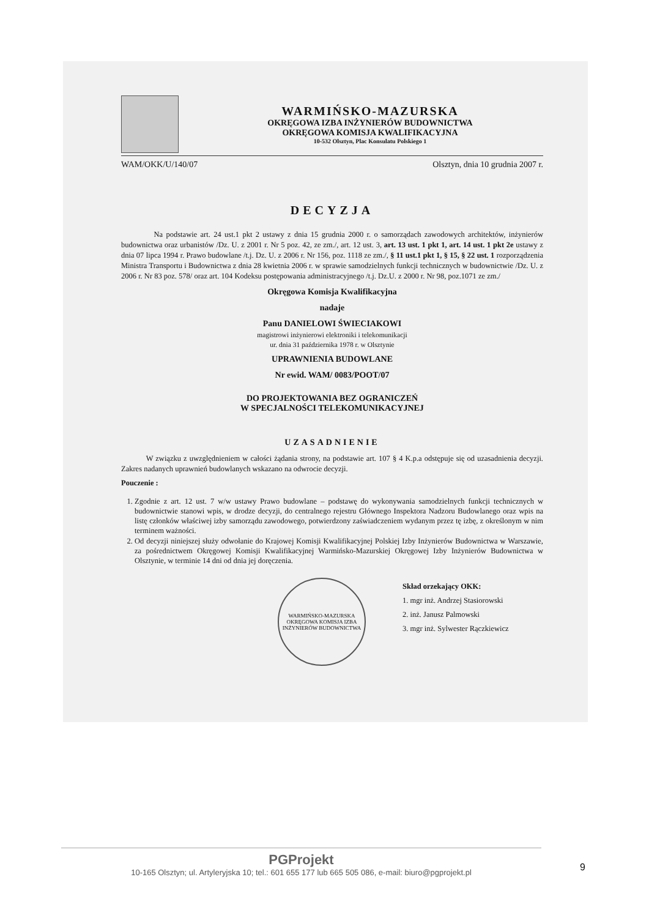WARMIŃSKO-MAZURSKA
OKRĘGOWA IZBA INŻYNIERÓW BUDOWNICTWA
OKRĘGOWA KOMISJA KWALIFIKACYJNA
10-532 Olsztyn, Plac Konsulatu Polskiego 1
WAM/OKK/U/140/07 Olsztyn, dnia 10 grudnia 2007 r.
DECYZJA
Na podstawie art. 24 ust.1 pkt 2 ustawy z dnia 15 grudnia 2000 r. o samorządach zawodowych architektów, inżynierów budownictwa oraz urbanistów /Dz. U. z 2001 r. Nr 5 poz. 42, ze zm./, art. 12 ust. 3, art. 13 ust. 1 pkt 1, art. 14 ust. 1 pkt 2e ustawy z dnia 07 lipca 1994 r. Prawo budowlane /t.j. Dz. U. z 2006 r. Nr 156, poz. 1118 ze zm./, § 11 ust.1 pkt 1, § 15, § 22 ust. 1 rozporządzenia Ministra Transportu i Budownictwa z dnia 28 kwietnia 2006 r. w sprawie samodzielnych funkcji technicznych w budownictwie /Dz. U. z 2006 r. Nr 83 poz. 578/ oraz art. 104 Kodeksu postępowania administracyjnego /t.j. Dz.U. z 2000 r. Nr 98, poz.1071 ze zm./
Okręgowa Komisja Kwalifikacyjna
nadaje
Panu DANIELOWI ŚWIECIAKOWI
magistrowi inżynierowi elektroniki i telekomunikacji
ur. dnia 31 października 1978 r. w Olsztynie
UPRAWNIENIA BUDOWLANE
Nr ewid. WAM/ 0083/POOT/07
DO PROJEKTOWANIA BEZ OGRANICZEŃ
W SPECJALNOŚCI TELEKOMUNIKACYJNEJ
UZASADNIENIE
W związku z uwzględnieniem w całości żądania strony, na podstawie art. 107 § 4 K.p.a odstępuje się od uzasadnienia decyzji. Zakres nadanych uprawnień budowlanych wskazano na odwrocie decyzji.
Pouczenie :
1. Zgodnie z art. 12 ust. 7 w/w ustawy Prawo budowlane – podstawę do wykonywania samodzielnych funkcji technicznych w budownictwie stanowi wpis, w drodze decyzji, do centralnego rejestru Głównego Inspektora Nadzoru Budowlanego oraz wpis na listę członków właściwej izby samorządu zawodowego, potwierdzony zaświadczeniem wydanym przez tę izbę, z określonym w nim terminem ważności.
2. Od decyzji niniejszej służy odwołanie do Krajowej Komisji Kwalifikacyjnej Polskiej Izby Inżynierów Budownictwa w Warszawie, za pośrednictwem Okręgowej Komisji Kwalifikacyjnej Warmińsko-Mazurskiej Okręgowej Izby Inżynierów Budownictwa w Olsztynie, w terminie 14 dni od dnia jej doręczenia.
WARMIŃSKO-MAZURSKA OKRĘGOWA KOMISJA IZBA INŻYNIERÓW BUDOWNICTWA
Skład orzekający OKK:
1. mgr inż. Andrzej Stasiorowski
2. inż. Janusz Palmowski
3. mgr inż. Sylwester Rączkiewicz
PGProjekt
10-165 Olsztyn; ul. Artyleryjska 10; tel.: 601 655 177 lub 665 505 086, e-mail: biuro@pgprojekt.pl
9